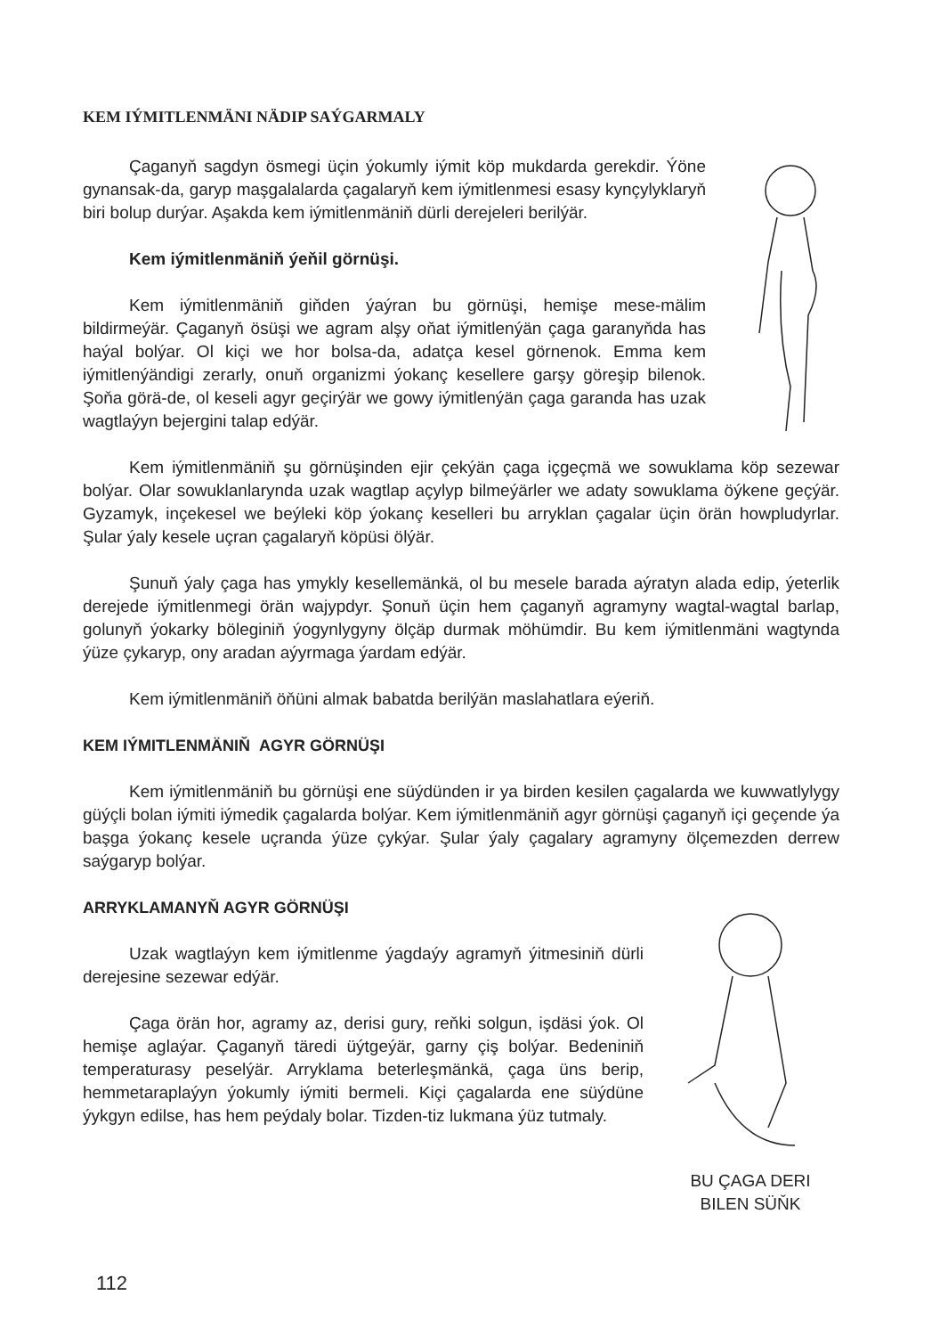KEM IÝMITLENMÄNI NÄDIP SAÝGARMALY
Çaganyň sagdyn ösmegi üçin ýokumly iýmit köp mukdarda gerekdir. Ýöne gynansak-da, garyp maşgalalarda çagalaryň kem iýmitlenmesi esasy kynçylyklaryň biri bolup durýar. Aşakda kem iýmitlenmäniň dürli derejeleri berilýär.
Kem iýmitlenmäniň ýeňil görnüşi.
Kem iýmitlenmäniň giňden ýaýran bu görnüşi, hemişe mese-mälim bildirmeýär. Çaganyň ösüşi we agram alşy oňat iýmitlenýän çaga garanyňda has haýal bolýar. Ol kiçi we hor bolsa-da, adatça kesel görnenok. Emma kem iýmitlenýändigi zerarly, onuň organizmi ýokanç kesellere garşy göreşip bilenok. Şoňa görä-de, ol keseli agyr geçirýär we gowy iýmitlenýän çaga garanda has uzak wagtlaýyn bejergini talap edýär.
Kem iýmitlenmäniň şu görnüşinden ejir çekýän çaga içgeçmä we sowuklama köp sezewar bolýar. Olar sowuklanlarynda uzak wagtlap açylyp bilmeýärler we adaty sowuklama öýkene geçýär. Gyzamyk, inçekesel we beýleki köp ýokanç keselleri bu arryklan çagalar üçin örän howpludyrlar. Şular ýaly kesele uçran çagalaryň köpüsi ölýär.
Şunuň ýaly çaga has ymykly kesellemänkä, ol bu mesele barada aýratyn alada edip, ýeterlik derejede iýmitlenmegi örän wajypdyr. Şonuň üçin hem çaganyň agramyny wagtal-wagtal barlap, golunyň ýokarky böleginiň ýogynlygyny ölçäp durmak möhümdir. Bu kem iýmitlenmäni wagtynda ýüze çykaryp, ony aradan aýyrmaga ýardam edýär.
Kem iýmitlenmäniň öňüni almak babatda berilýän maslahatlara eýeriň.
KEM IÝMITLENMÄNIŇ AGYR GÖRNÜŞI
Kem iýmitlenmäniň bu görnüşi ene süýdünden ir ya birden kesilen çagalarda we kuwwatlylygy güýçli bolan iýmiti iýmedik çagalarda bolýar. Kem iýmitlenmäniň agyr görnüşi çaganyň içi geçende ýa başga ýokanç kesele uçranda ýüze çykýar. Şular ýaly çagalary agramyny ölçemezden derrew saýgaryp bolýar.
BU ÇAGA DERI
BILEN SÜŇK
ARRYKLAMANYŇ AGYR GÖRNÜŞI
Uzak wagtlaýyn kem iýmitlenme ýagdaýy agramyň ýitmesiniň dürli derejesine sezewar edýär.
Çaga örän hor, agramy az, derisi gury, reňki solgun, işdäsi ýok. Ol hemişe aglaýar. Çaganyň täredi üýtgeýär, garny çiş bolýar. Bedeniniň temperaturasy peselýär. Arryklama beterleşmänkä, çaga üns berip, hemmetaraplaýyn ýokumly iýmiti bermeli. Kiçi çagalarda ene süýdüne ýykgyn edilse, has hem peýdaly bolar. Tizden-tiz lukmana ýüz tutmaly.
112